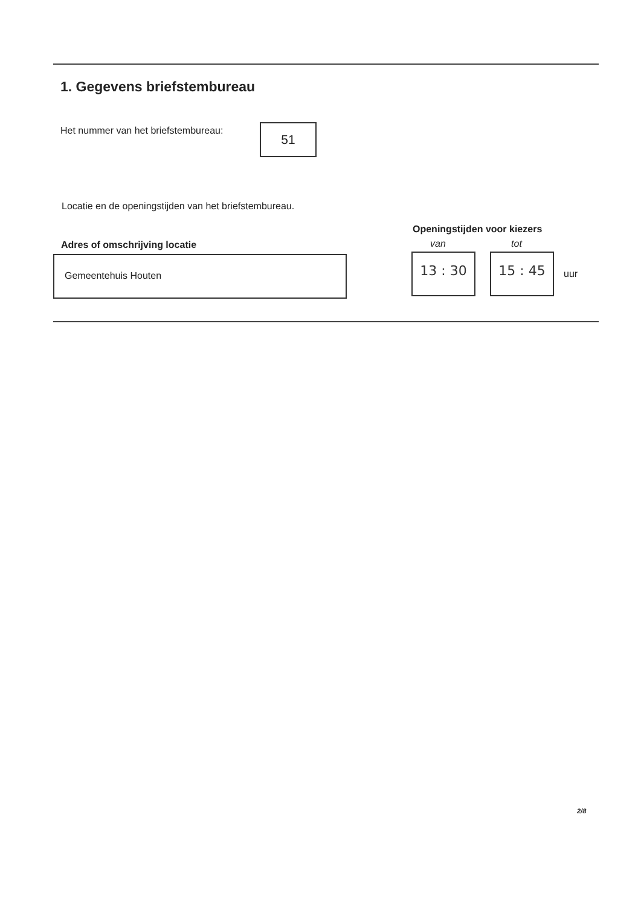1. Gegevens briefstembureau
Het nummer van het briefstembureau:
51
Locatie en de openingstijden van het briefstembureau.
Adres of omschrijving locatie
Gemeentehuis Houten
Openingstijden voor kiezers
van tot
13 : 30 15 : 45
uur
2/8